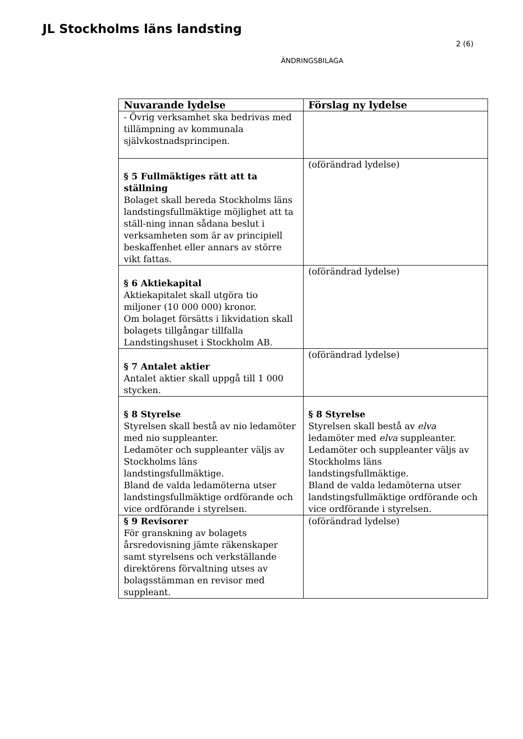JL Stockholms läns landsting
2 (6)
ÄNDRINGSBILAGA
| Nuvarande lydelse | Förslag ny lydelse |
| --- | --- |
| - Övrig verksamhet ska bedrivas med tillämpning av kommunala självkostnadsprincipen. | |
| § 5 Fullmäktiges rätt att ta ställning Bolaget skall bereda Stockholms läns landstingsfullmäktige möjlighet att ta ställ-ning innan sådana beslut i verksamheten som är av principiell beskaffenhet eller annars av större vikt fattas. | (oförändrad lydelse) |
| § 6 Aktiekapital Aktiekapitalet skall utgöra tio miljoner (10 000 000) kronor. Om bolaget försätts i likvidation skall bolagets tillgångar tillfalla Landstingshuset i Stockholm AB. | (oförändrad lydelse) |
| § 7 Antalet aktier Antalet aktier skall uppgå till 1 000 stycken. | (oförändrad lydelse) |
| § 8 Styrelse Styrelsen skall bestå av nio ledamöter med nio suppleanter. Ledamöter och suppleanter väljs av Stockholms läns landstingsfullmäktige. Bland de valda ledamöterna utser landstingsfullmäktige ordförande och vice ordförande i styrelsen. | § 8 Styrelse Styrelsen skall bestå av elva ledamöter med elva suppleanter. Ledamöter och suppleanter väljs av Stockholms läns landstingsfullmäktige. Bland de valda ledamöterna utser landstingsfullmäktige ordförande och vice ordförande i styrelsen. |
| § 9 Revisorer För granskning av bolagets årsredovisning jämte räkenskaper samt styrelsens och verkställande direktörens förvaltning utses av bolagsstämman en revisor med suppleant. | (oförändrad lydelse) |